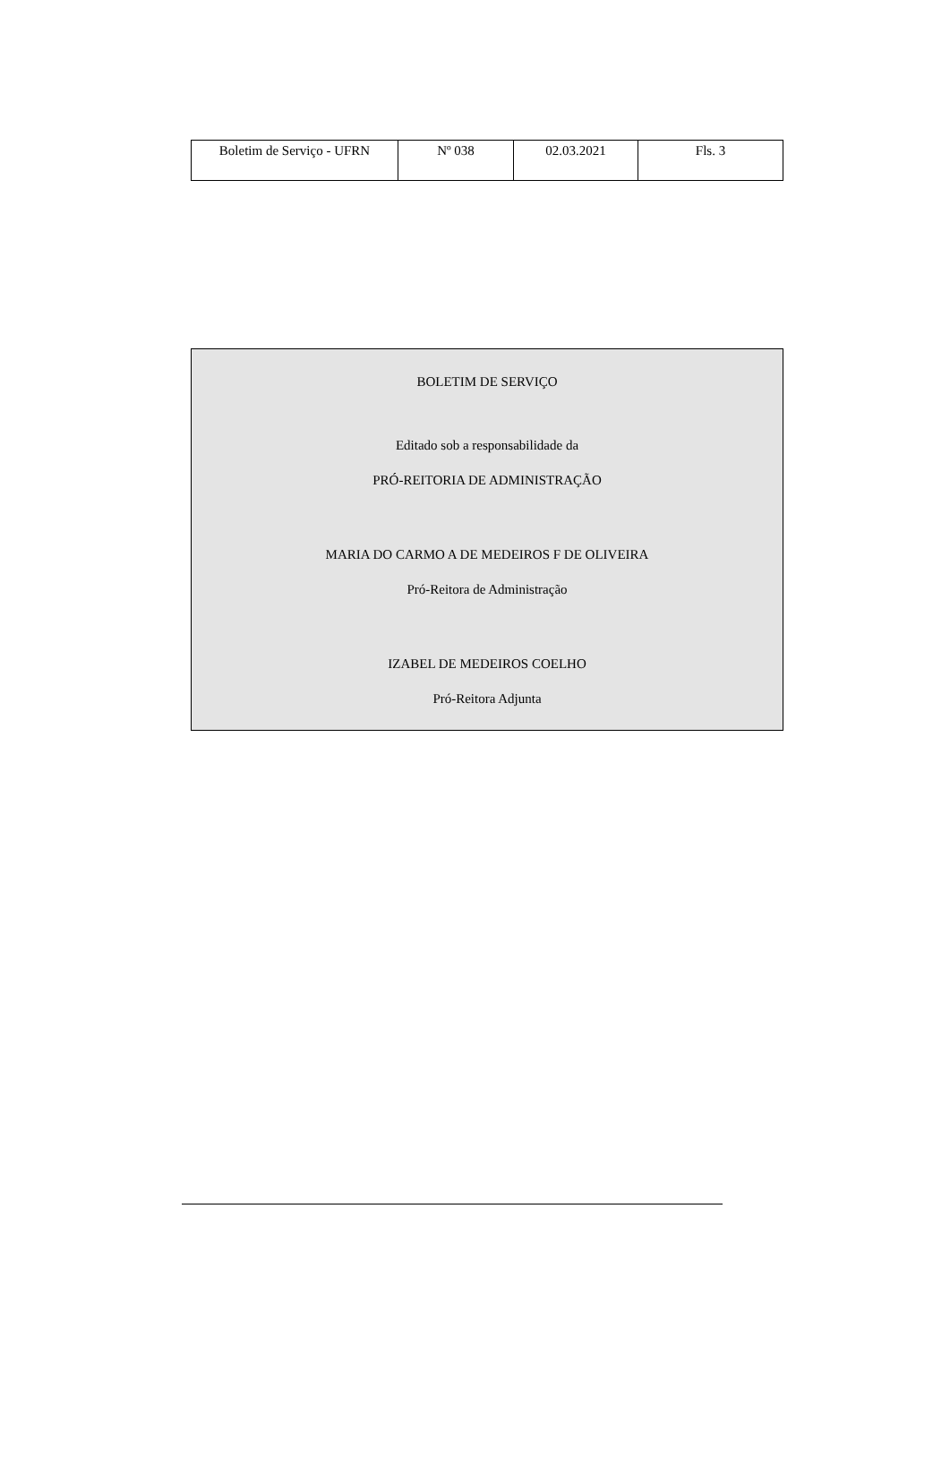| Boletim de Serviço - UFRN | Nº 038 | 02.03.2021 | Fls. 3 |
BOLETIM DE SERVIÇO
Editado sob a responsabilidade da
PRÓ-REITORIA DE ADMINISTRAÇÃO
MARIA DO CARMO A DE MEDEIROS F DE OLIVEIRA
Pró-Reitora de Administração
IZABEL DE MEDEIROS COELHO
Pró-Reitora Adjunta